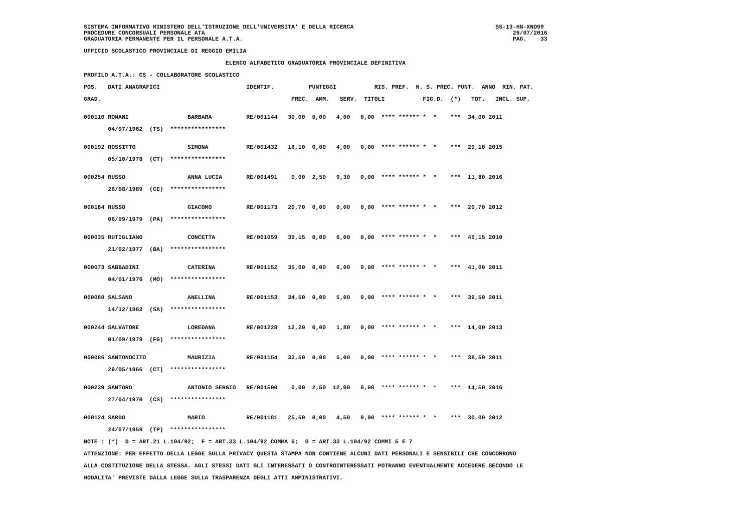SISTEMA INFORMATIVO MINISTERO DELL'ISTRUZIONE DELL'UNIVERSITA' E DELLA RICERCA                                         SS-13-HN-XNO99
PROCEDURE CONCORSUALI PERSONALE ATA                                                                                         26/07/2016
GRADUATORIA PERMANENTE PER IL PERSONALE A.T.A.                                                                              PAG.    33

UFFICIO SCOLASTICO PROVINCIALE DI REGGIO EMILIA

                                         ELENCO ALFABETICO GRADUATORIA PROVINCIALE DEFINITIVA

PROFILO A.T.A.: CS - COLLABORATORE SCOLASTICO

POS.   DATI ANAGRAFICI                         IDENTIF.          PUNTEGGI           RIS. PREF.  N. S. PREC. PUNT.  ANNO  RIN. PAT.

GRAD.                                                       PREC.  AMM.   SERV.  TITOLI           FIG.D.  (*)   TOT.   INCL. SUP.


000110 ROMANI                 BARBARA          RE/001144   30,00  0,00   4,00   0,00  **** ****** *  *    ***  34,00 2011

       04/07/1962  (TS)  ****************


000192 ROSSITTO               SIMONA           RE/001432   16,10  0,00   4,00   0,00  **** ****** *  *    ***  20,10 2015

       05/10/1978  (CT)  ****************


000254 RUSSO                  ANNA LUCIA       RE/001491    0,00  2,50   9,30   0,00  **** ****** *  *    ***  11,80 2016

       26/08/1989  (CE)  ****************


000184 RUSSO                  GIACOMO          RE/001173   20,70  0,00   0,00   0,00  **** ****** *  *    ***  20,70 2012

       06/09/1979  (PA)  ****************


000035 RUTIGLIANO             CONCETTA         RE/001059   39,15  0,00   6,00   0,00  **** ****** *  *    ***  45,15 2010

       21/02/1977  (BA)  ****************


000073 SABBADINI              CATERINA         RE/001152   35,00  0,00   6,00   0,00  **** ****** *  *    ***  41,00 2011

       04/01/1976  (MO)  ****************


000080 SALSANO                ANELLINA         RE/001153   34,50  0,00   5,00   0,00  **** ****** *  *    ***  39,50 2011

       14/12/1963  (SA)  ****************


000244 SALVATORE              LOREDANA         RE/001228   12,20  0,00   1,80   0,00  **** ****** *  *    ***  14,00 2013

       01/09/1979  (FG)  ****************


000086 SANTONOCITO            MAURIZIA         RE/001154   33,50  0,00   5,00   0,00  **** ****** *  *    ***  38,50 2011

       29/05/1966  (CT)  ****************


000239 SANTORO                ANTONIO SERGIO   RE/001500    0,00  2,50  12,00   0,00  **** ****** *  *    ***  14,50 2016

       27/04/1970  (CS)  ****************


000124 SARDO                  MARIO            RE/001181   25,50  0,00   4,50   0,00  **** ****** *  *    ***  30,00 2012

       24/07/1959  (TP)  ****************

NOTE : (*)  D = ART.21 L.104/92;  F = ART.33 L.104/92 COMMA 6;  G = ART.33 L.104/92 COMMI 5 E 7

ATTENZIONE: PER EFFETTO DELLA LEGGE SULLA PRIVACY QUESTA STAMPA NON CONTIENE ALCUNI DATI PERSONALI E SENSIBILI CHE CONCORRONO

ALLA COSTITUZIONE DELLA STESSA. AGLI STESSI DATI GLI INTERESSATI O CONTROINTERESSATI POTRANNO EVENTUALMENTE ACCEDERE SECONDO LE

MODALITA' PREVISTE DALLA LEGGE SULLA TRASPARENZA DEGLI ATTI AMMINISTRATIVI.